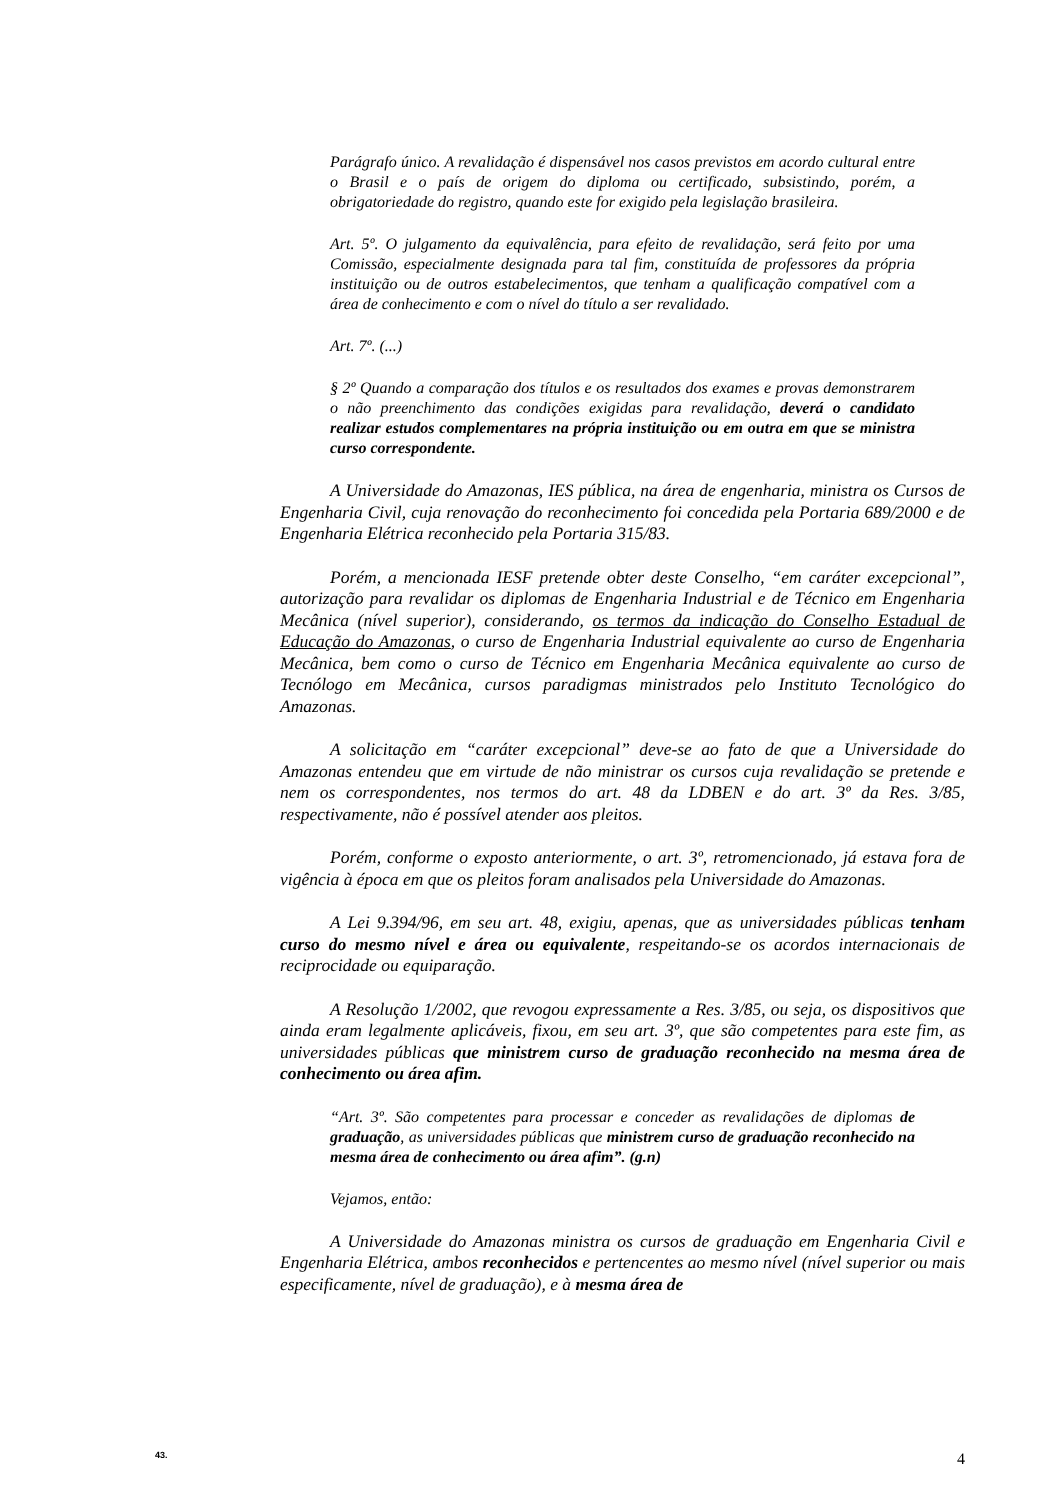Parágrafo único. A revalidação é dispensável nos casos previstos em acordo cultural entre o Brasil e o país de origem do diploma ou certificado, subsistindo, porém, a obrigatoriedade do registro, quando este for exigido pela legislação brasileira.
Art. 5º. O julgamento da equivalência, para efeito de revalidação, será feito por uma Comissão, especialmente designada para tal fim, constituída de professores da própria instituição ou de outros estabelecimentos, que tenham a qualificação compatível com a área de conhecimento e com o nível do título a ser revalidado.
Art. 7º. (...)
§ 2º Quando a comparação dos títulos e os resultados dos exames e provas demonstrarem o não preenchimento das condições exigidas para revalidação, deverá o candidato realizar estudos complementares na própria instituição ou em outra em que se ministra curso correspondente.
A Universidade do Amazonas, IES pública, na área de engenharia, ministra os Cursos de Engenharia Civil, cuja renovação do reconhecimento foi concedida pela Portaria 689/2000 e de Engenharia Elétrica reconhecido pela Portaria 315/83.
Porém, a mencionada IESF pretende obter deste Conselho, “em caráter excepcional”, autorização para revalidar os diplomas de Engenharia Industrial e de Técnico em Engenharia Mecânica (nível superior), considerando, os termos da indicação do Conselho Estadual de Educação do Amazonas, o curso de Engenharia Industrial equivalente ao curso de Engenharia Mecânica, bem como o curso de Técnico em Engenharia Mecânica equivalente ao curso de Tecnólogo em Mecânica, cursos paradigmas ministrados pelo Instituto Tecnológico do Amazonas.
A solicitação em “caráter excepcional” deve-se ao fato de que a Universidade do Amazonas entendeu que em virtude de não ministrar os cursos cuja revalidação se pretende e nem os correspondentes, nos termos do art. 48 da LDBEN e do art. 3º da Res. 3/85, respectivamente, não é possível atender aos pleitos.
Porém, conforme o exposto anteriormente, o art. 3º, retromencionado, já estava fora de vigência à época em que os pleitos foram analisados pela Universidade do Amazonas.
A Lei 9.394/96, em seu art. 48, exigiu, apenas, que as universidades públicas tenham curso do mesmo nível e área ou equivalente, respeitando-se os acordos internacionais de reciprocidade ou equiparação.
A Resolução 1/2002, que revogou expressamente a Res. 3/85, ou seja, os dispositivos que ainda eram legalmente aplicáveis, fixou, em seu art. 3º, que são competentes para este fim, as universidades públicas que ministrem curso de graduação reconhecido na mesma área de conhecimento ou área afim.
“Art. 3º. São competentes para processar e conceder as revalidações de diplomas de graduação, as universidades públicas que ministrem curso de graduação reconhecido na mesma área de conhecimento ou área afim”. (g.n)
Vejamos, então:
A Universidade do Amazonas ministra os cursos de graduação em Engenharia Civil e Engenharia Elétrica, ambos reconhecidos e pertencentes ao mesmo nível (nível superior ou mais especificamente, nível de graduação), e à mesma área de
43. 4